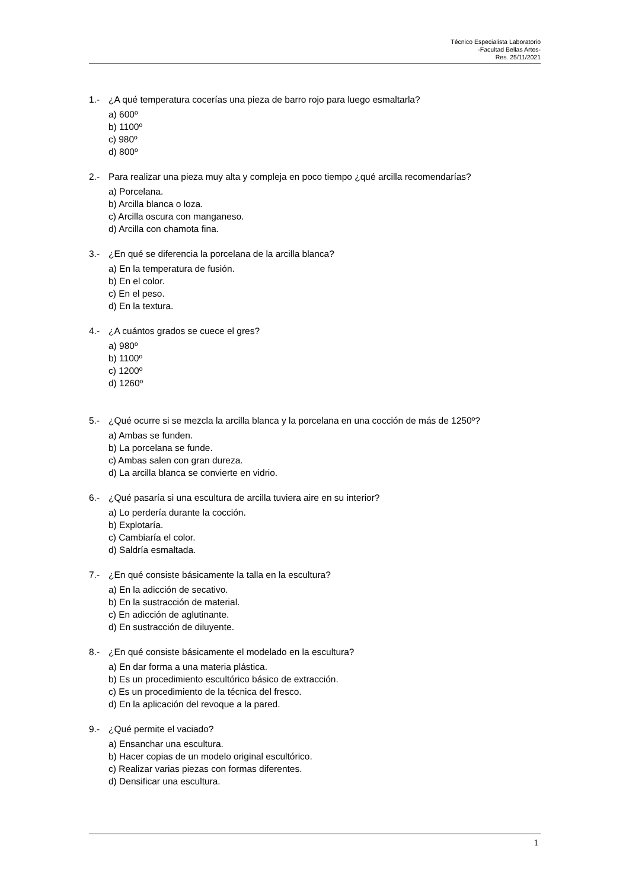Técnico Especialista Laboratorio
-Facultad Bellas Artes-
Res. 25/11/2021
1.- ¿A qué temperatura cocerías una pieza de barro rojo para luego esmaltarla?
a) 600º
b) 1100º
c) 980º
d) 800º
2.- Para realizar una pieza muy alta y compleja en poco tiempo ¿qué arcilla recomendarías?
a) Porcelana.
b) Arcilla blanca o loza.
c) Arcilla oscura con manganeso.
d) Arcilla con chamota fina.
3.- ¿En qué se diferencia la porcelana de la arcilla blanca?
a) En la temperatura de fusión.
b) En el color.
c) En el peso.
d) En la textura.
4.- ¿A cuántos grados se cuece el gres?
a) 980º
b) 1100º
c) 1200º
d) 1260º
5.- ¿Qué ocurre si se mezcla la arcilla blanca y la porcelana en una cocción de más de 1250º?
a) Ambas se funden.
b) La porcelana se funde.
c) Ambas salen con gran dureza.
d) La arcilla blanca se convierte en vidrio.
6.- ¿Qué pasaría si una escultura de arcilla tuviera aire en su interior?
a) Lo perdería durante la cocción.
b) Explotaría.
c) Cambiaría el color.
d) Saldría esmaltada.
7.- ¿En qué consiste básicamente la talla en la escultura?
a) En la adicción de secativo.
b) En la sustracción de material.
c) En adicción de aglutinante.
d) En sustracción de diluyente.
8.- ¿En qué consiste básicamente el modelado en la escultura?
a) En dar forma a una materia plástica.
b) Es un procedimiento escultórico básico de extracción.
c) Es un procedimiento de la técnica del fresco.
d) En la aplicación del revoque a la pared.
9.- ¿Qué permite el vaciado?
a) Ensanchar una escultura.
b) Hacer copias de un modelo original escultórico.
c) Realizar varias piezas con formas diferentes.
d) Densificar una escultura.
1